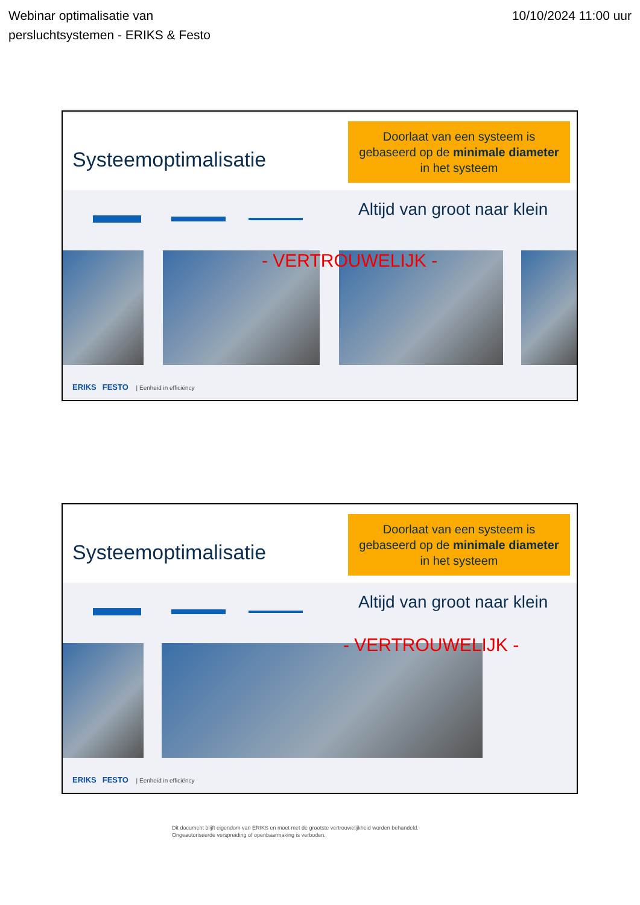Webinar optimalisatie van
persluchtsystemen - ERIKS & Festo
10/10/2024 11:00 uur
Systeemoptimalisatie
Doorlaat van een systeem is
gebaseerd op de minimale diameter
in het systeem
Altijd van groot naar klein
- VERTROUWELIJK -
ERIKS FESTO | Eenheid in efficiëncy
Systeemoptimalisatie
Doorlaat van een systeem is
gebaseerd op de minimale diameter
in het systeem
Altijd van groot naar klein
- VERTROUWELIJK -
ERIKS FESTO | Eenheid in efficiëncy
Dit document blijft eigendom van ERIKS en moet met de grootste vertrouwelijkheid worden behandeld.
Ongeautoriseerde verspreiding of openbaarmaking is verboden.